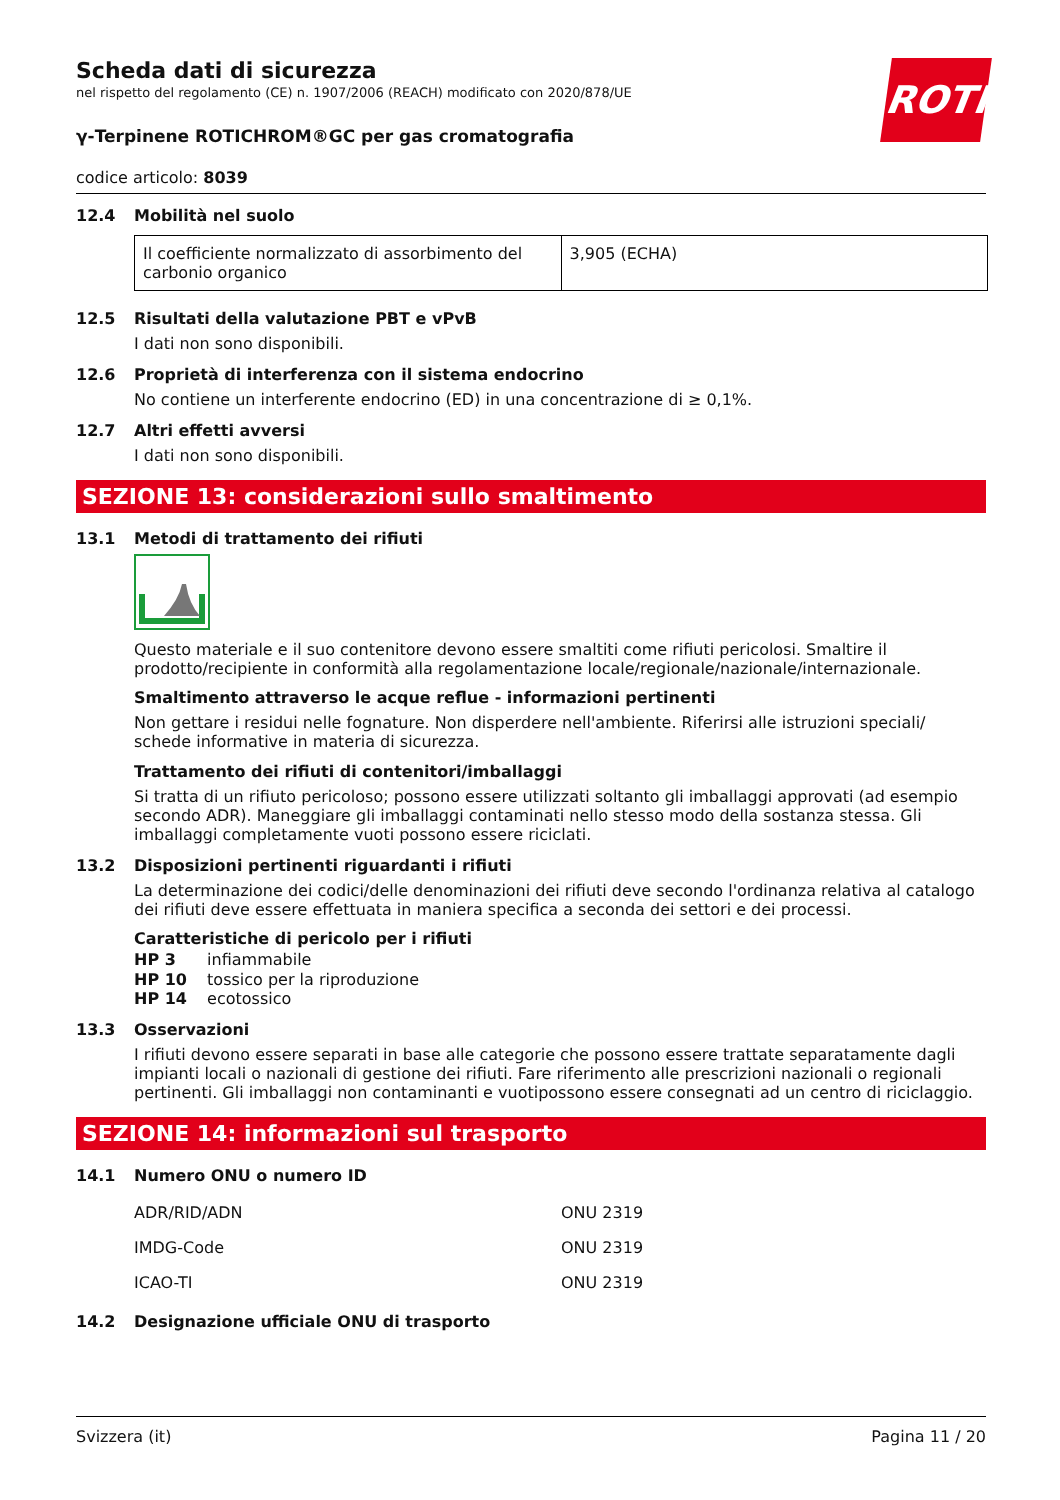ROTH
Scheda dati di sicurezza
nel rispetto del regolamento (CE) n. 1907/2006 (REACH) modificato con 2020/878/UE
γ-Terpinene ROTICHROM®GC per gas cromatografia
codice articolo: 8039
12.4 Mobilità nel suolo
| Il coefficiente normalizzato di assorbimento del carbonio organico | 3,905 (ECHA) |
12.5 Risultati della valutazione PBT e vPvB
I dati non sono disponibili.
12.6 Proprietà di interferenza con il sistema endocrino
No contiene un interferente endocrino (ED) in una concentrazione di ≥ 0,1%.
12.7 Altri effetti avversi
I dati non sono disponibili.
SEZIONE 13: considerazioni sullo smaltimento
13.1 Metodi di trattamento dei rifiuti
Questo materiale e il suo contenitore devono essere smaltiti come rifiuti pericolosi. Smaltire il prodotto/recipiente in conformità alla regolamentazione locale/regionale/nazionale/internazionale.
Smaltimento attraverso le acque reflue - informazioni pertinenti
Non gettare i residui nelle fognature. Non disperdere nell'ambiente. Riferirsi alle istruzioni speciali/ schede informative in materia di sicurezza.
Trattamento dei rifiuti di contenitori/imballaggi
Si tratta di un rifiuto pericoloso; possono essere utilizzati soltanto gli imballaggi approvati (ad esempio secondo ADR). Maneggiare gli imballaggi contaminati nello stesso modo della sostanza stessa. Gli imballaggi completamente vuoti possono essere riciclati.
13.2 Disposizioni pertinenti riguardanti i rifiuti
La determinazione dei codici/delle denominazioni dei rifiuti deve secondo l'ordinanza relativa al catalogo dei rifiuti deve essere effettuata in maniera specifica a seconda dei settori e dei processi.
Caratteristiche di pericolo per i rifiuti
HP 3 infiammabile
HP 10 tossico per la riproduzione
HP 14 ecotossico
13.3 Osservazioni
I rifiuti devono essere separati in base alle categorie che possono essere trattate separatamente dagli impianti locali o nazionali di gestione dei rifiuti. Fare riferimento alle prescrizioni nazionali o regionali pertinenti. Gli imballaggi non contaminanti e vuotipossono essere consegnati ad un centro di riciclaggio.
SEZIONE 14: informazioni sul trasporto
14.1 Numero ONU o numero ID
| ADR/RID/ADN | ONU 2319 |
| IMDG-Code | ONU 2319 |
| ICAO-TI | ONU 2319 |
14.2 Designazione ufficiale ONU di trasporto
Svizzera (it) Pagina 11 / 20